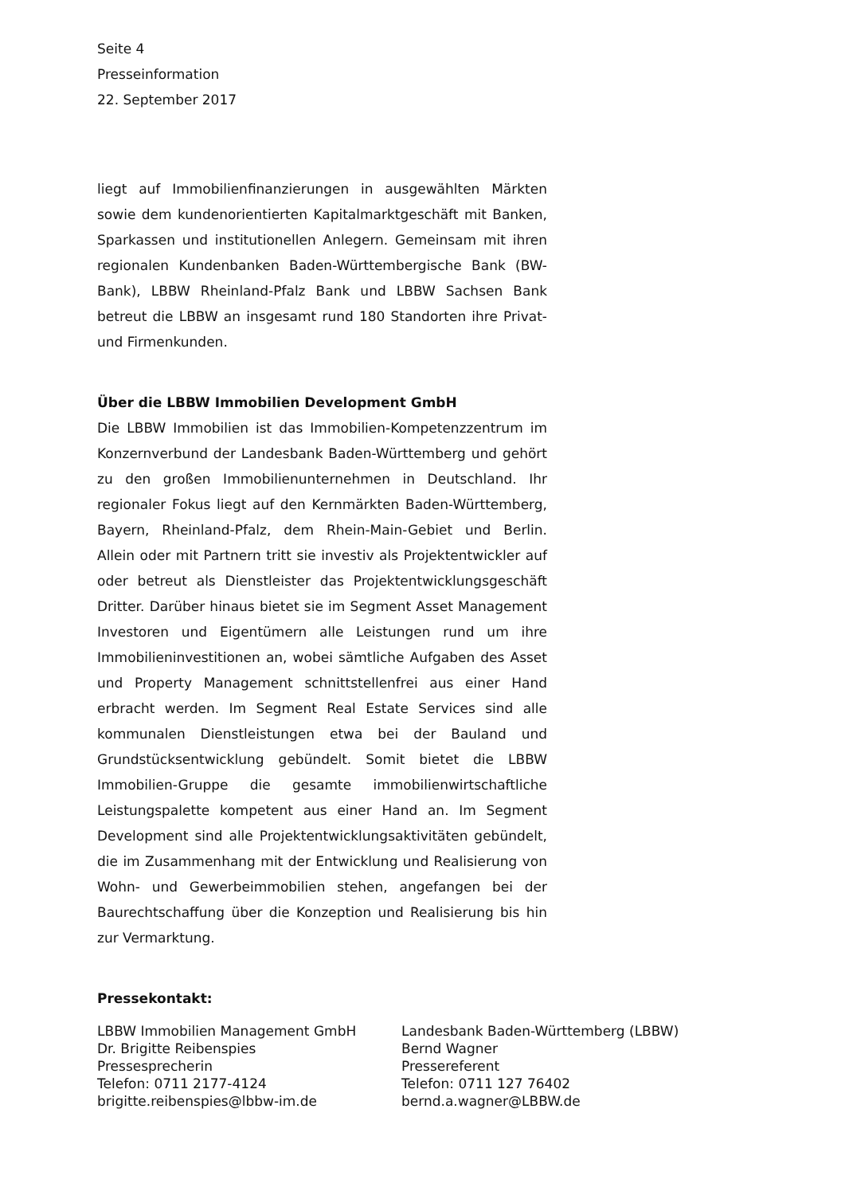Seite 4
Presseinformation
22. September 2017
liegt auf Immobilienfinanzierungen in ausgewählten Märkten sowie dem kundenorientierten Kapitalmarktgeschäft mit Banken, Sparkassen und institutionellen Anlegern. Gemeinsam mit ihren regionalen Kundenbanken Baden-Württembergische Bank (BW-Bank), LBBW Rheinland-Pfalz Bank und LBBW Sachsen Bank betreut die LBBW an insgesamt rund 180 Standorten ihre Privat- und Firmenkunden.
Über die LBBW Immobilien Development GmbH
Die LBBW Immobilien ist das Immobilien-Kompetenzzentrum im Konzernverbund der Landesbank Baden-Württemberg und gehört zu den großen Immobilienunternehmen in Deutschland. Ihr regionaler Fokus liegt auf den Kernmärkten Baden-Württemberg, Bayern, Rheinland-Pfalz, dem Rhein-Main-Gebiet und Berlin. Allein oder mit Partnern tritt sie investiv als Projektentwickler auf oder betreut als Dienstleister das Projektentwicklungsgeschäft Dritter. Darüber hinaus bietet sie im Segment Asset Management Investoren und Eigentümern alle Leistungen rund um ihre Immobilieninvestitionen an, wobei sämtliche Aufgaben des Asset und Property Management schnittstellenfrei aus einer Hand erbracht werden. Im Segment Real Estate Services sind alle kommunalen Dienstleistungen etwa bei der Bauland und Grundstücksentwicklung gebündelt. Somit bietet die LBBW Immobilien-Gruppe die gesamte immobilienwirtschaftliche Leistungspalette kompetent aus einer Hand an. Im Segment Development sind alle Projektentwicklungsaktivitäten gebündelt, die im Zusammenhang mit der Entwicklung und Realisierung von Wohn- und Gewerbeimmobilien stehen, angefangen bei der Baurechtschaffung über die Konzeption und Realisierung bis hin zur Vermarktung.
Pressekontakt:
LBBW Immobilien Management GmbH
Dr. Brigitte Reibenspies
Pressesprecherin
Telefon: 0711 2177-4124
brigitte.reibenspies@lbbw-im.de
Landesbank Baden-Württemberg (LBBW)
Bernd Wagner
Pressereferent
Telefon: 0711 127 76402
bernd.a.wagner@LBBW.de